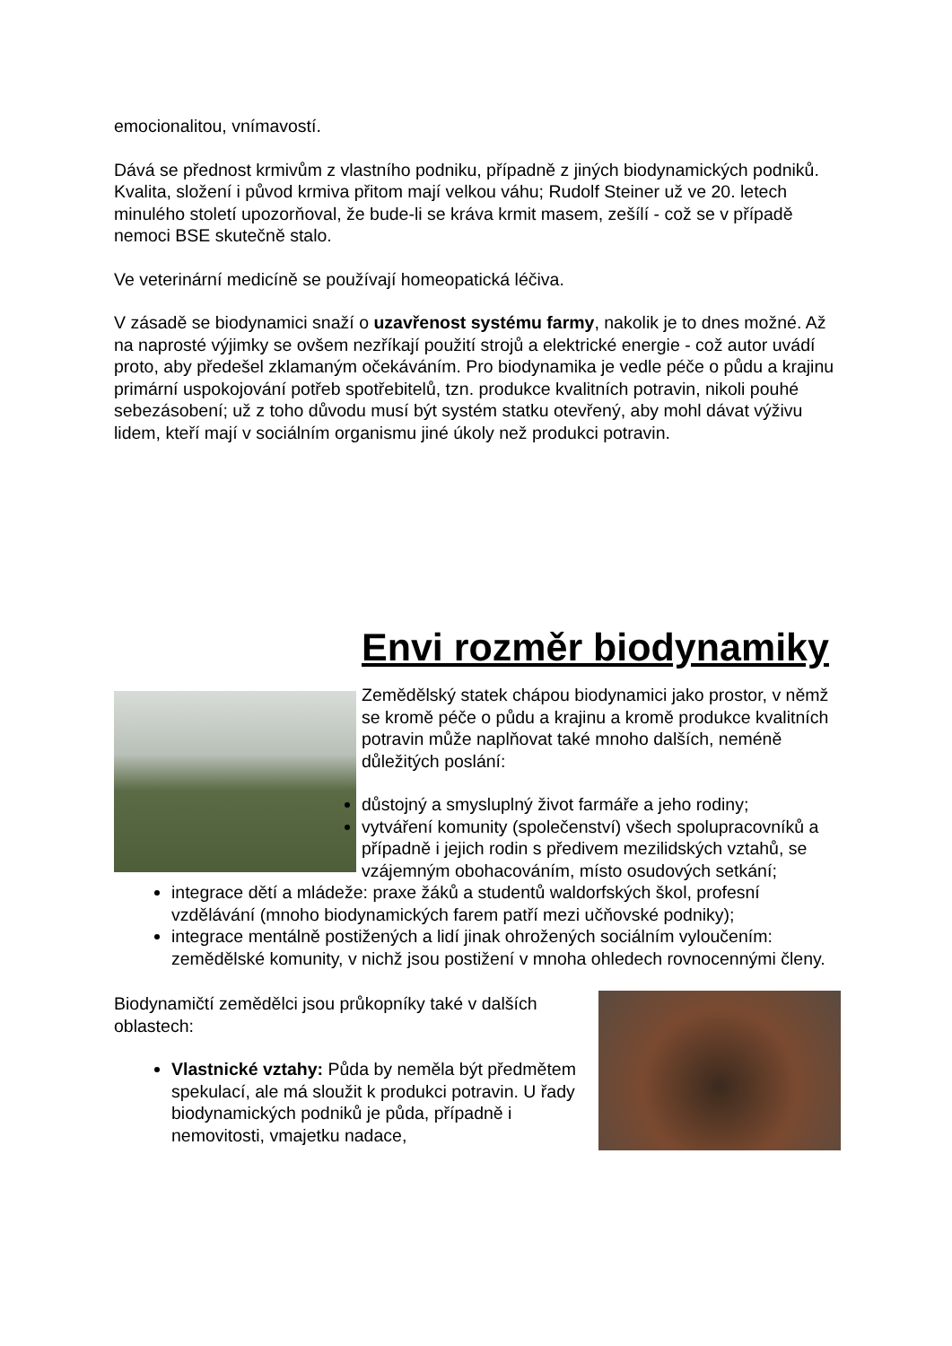emocionalitou, vnímavostí.
Dává se přednost krmivům z vlastního podniku, případně z jiných biodynamických podniků. Kvalita, složení i původ krmiva přitom mají velkou váhu; Rudolf Steiner už ve 20. letech minulého století upozorňoval, že bude-li se kráva krmit masem, zešílí - což se v případě nemoci BSE skutečně stalo.
Ve veterinární medicíně se používají homeopatická léčiva.
V zásadě se biodynamici snaží o uzavřenost systému farmy, nakolik je to dnes možné. Až na naprosté výjimky se ovšem nezříkají použití strojů a elektrické energie - což autor uvádí proto, aby předešel zklamaným očekáváním. Pro biodynamika je vedle péče o půdu a krajinu primární uspokojování potřeb spotřebitelů, tzn. produkce kvalitních potravin, nikoli pouhé sebezásobení; už z toho důvodu musí být systém statku otevřený, aby mohl dávat výživu lidem, kteří mají v sociálním organismu jiné úkoly než produkci potravin.
Envi rozměr biodynamiky
Zemědělský statek chápou biodynamici jako prostor, v němž se kromě péče o půdu a krajinu a kromě produkce kvalitních potravin může naplňovat také mnoho dalších, neméně důležitých poslání:
důstojný a smysluplný život farmáře a jeho rodiny;
vytváření komunity (společenství) všech spolupracovníků a případně i jejich rodin s předivem mezilidských vztahů, se vzájemným obohacováním, místo osudových setkání;
integrace dětí a mládeže: praxe žáků a studentů waldorfských škol, profesní vzdělávání (mnoho biodynamických farem patří mezi učňovské podniky);
integrace mentálně postižených a lidí jinak ohrožených sociálním vyloučením: zemědělské komunity, v nichž jsou postižení v mnoha ohledech rovnocennými členy.
Biodynamičtí zemědělci jsou průkopníky také v dalších oblastech:
Vlastnické vztahy: Půda by neměla být předmětem spekulací, ale má sloužit k produkci potravin. U řady biodynamických podniků je půda, případně i nemovitosti, vmajetku nadace,